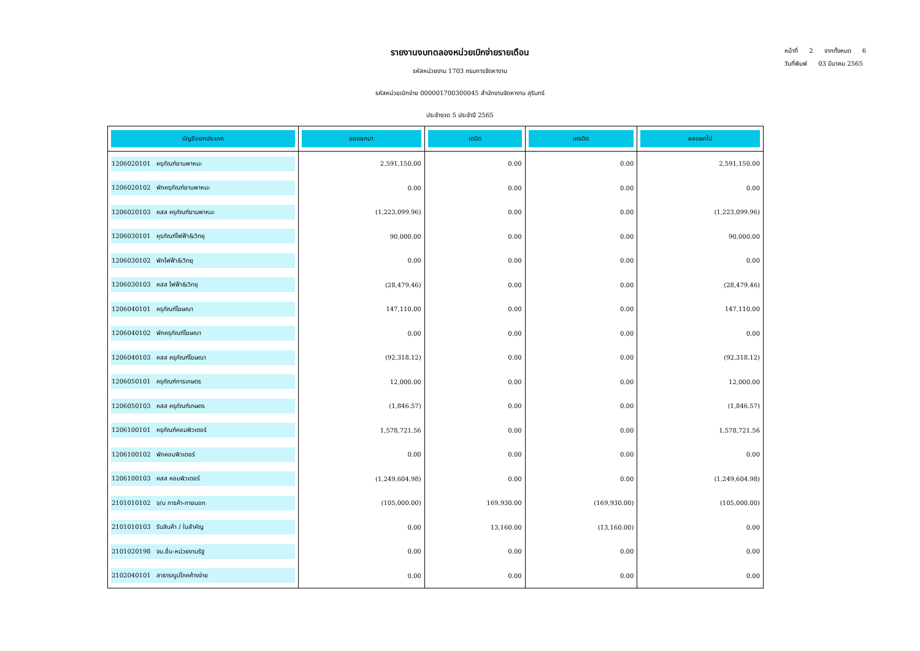รายงานงบทดลองหน่วยเบิกจ่ายรายเดือน
รหัสหน่วยงาน 1703 กรมการจัดหางาน
รหัสหน่วยเบิกจ่าย 000001700300045 สำนักงานจัดหางาน สุรินทร์
ประจำงวด 5 ประจำปี 2565
หน้าที่ 2 จากทั้งหมด 6
วันที่พิมพ์ 03 มีนาคม 2565
| บัญชีแยกประเภท | ยอดยกมา | เดบิต | เครดิต | ยอดยกไป |
| --- | --- | --- | --- | --- |
| 1206020101 ครุภัณฑ์ยานพาหนะ | 2,591,150.00 | 0.00 | 0.00 | 2,591,150.00 |
| 1206020102 พักครุภัณฑ์ยานพาหนะ | 0.00 | 0.00 | 0.00 | 0.00 |
| 1206020103 คสส ครุภัณฑ์ยานพาหนะ | (1,223,099.96) | 0.00 | 0.00 | (1,223,099.96) |
| 1206030101 คุรภัณฑ์ไฟฟ้า&วิทยุ | 90,000.00 | 0.00 | 0.00 | 90,000.00 |
| 1206030102 พักไฟฟ้า&วิทยุ | 0.00 | 0.00 | 0.00 | 0.00 |
| 1206030103 คสส ไฟฟ้า&วิทยุ | (28,479.46) | 0.00 | 0.00 | (28,479.46) |
| 1206040101 ครุภัณฑ์โฆษณา | 147,110.00 | 0.00 | 0.00 | 147,110.00 |
| 1206040102 พักครุภัณฑ์โฆษณา | 0.00 | 0.00 | 0.00 | 0.00 |
| 1206040103 คสส ครุภัณฑ์โฆษณา | (92,318.12) | 0.00 | 0.00 | (92,318.12) |
| 1206050101 ครุภัณฑ์การเกษตร | 12,000.00 | 0.00 | 0.00 | 12,000.00 |
| 1206050103 คสส ครุภัณฑ์เกษตร | (1,846.57) | 0.00 | 0.00 | (1,846.57) |
| 1206100101 ครุภัณฑ์คอมพิวเตอร์ | 1,578,721.56 | 0.00 | 0.00 | 1,578,721.56 |
| 1206100102 พักคอมพิวเตอร์ | 0.00 | 0.00 | 0.00 | 0.00 |
| 1206100103 คสส คอมพิวเตอร์ | (1,249,604.98) | 0.00 | 0.00 | (1,249,604.98) |
| 2101010102 จ/น การค้า-ภายนอก | (105,000.00) | 169,930.00 | (169,930.00) | (105,000.00) |
| 2101010103 รับสินค้า / ใบสำคัญ | 0.00 | 13,160.00 | (13,160.00) | 0.00 |
| 2101020198 จน.อื่น-หน่วยงานรัฐ | 0.00 | 0.00 | 0.00 | 0.00 |
| 2102040101 สาธารณูปโภคค้างจ่าย | 0.00 | 0.00 | 0.00 | 0.00 |